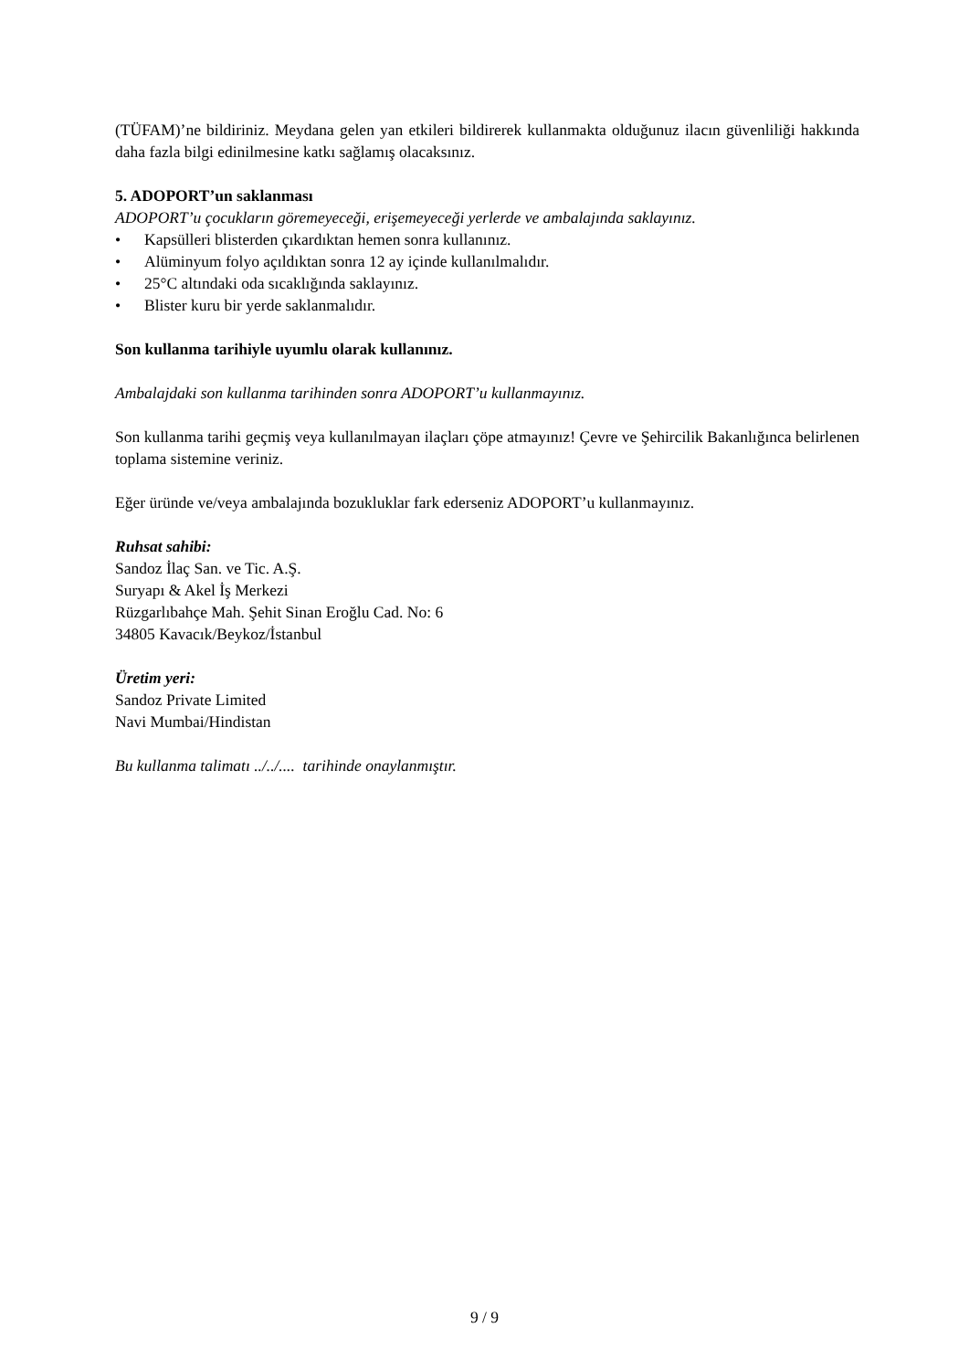(TÜFAM)’ne bildiriniz. Meydana gelen yan etkileri bildirerek kullanmakta olduğunuz ilacın güvenliliği hakkında daha fazla bilgi edinilmesine katkı sağlamış olacaksınız.
5. ADOPORT’un saklanması
ADOPORT’u çocukların göremeyeceği, erişemeyeceği yerlerde ve ambalajında saklayınız.
• Kapsülleri blisterden çıkardıktan hemen sonra kullanınız.
• Alüminyum folyo açıldıktan sonra 12 ay içinde kullanılmalıdır.
• 25°C altındaki oda sıcaklığında saklayınız.
• Blister kuru bir yerde saklanmalıdır.
Son kullanma tarihiyle uyumlu olarak kullanınız.
Ambalajdaki son kullanma tarihinden sonra ADOPORT’u kullanmayınız.
Son kullanma tarihi geçmiş veya kullanılmayan ilaçları çöpe atmayınız! Çevre ve Şehircilik Bakanlığınca belirlenen toplama sistemine veriniz.
Eğer üründe ve/veya ambalajında bozukluklar fark ederseniz ADOPORT’u kullanmayınız.
Ruhsat sahibi:
Sandoz İlaç San. ve Tic. A.Ş.
Suryapı & Akel İş Merkezi
Rüzgarlıbahçe Mah. Şehit Sinan Eroğlu Cad. No: 6
34805 Kavacık/Beykoz/İstanbul
Üretim yeri:
Sandoz Private Limited
Navi Mumbai/Hindistan
Bu kullanma talimatı ../../.... tarihinde onaylanmıştır.
9 / 9